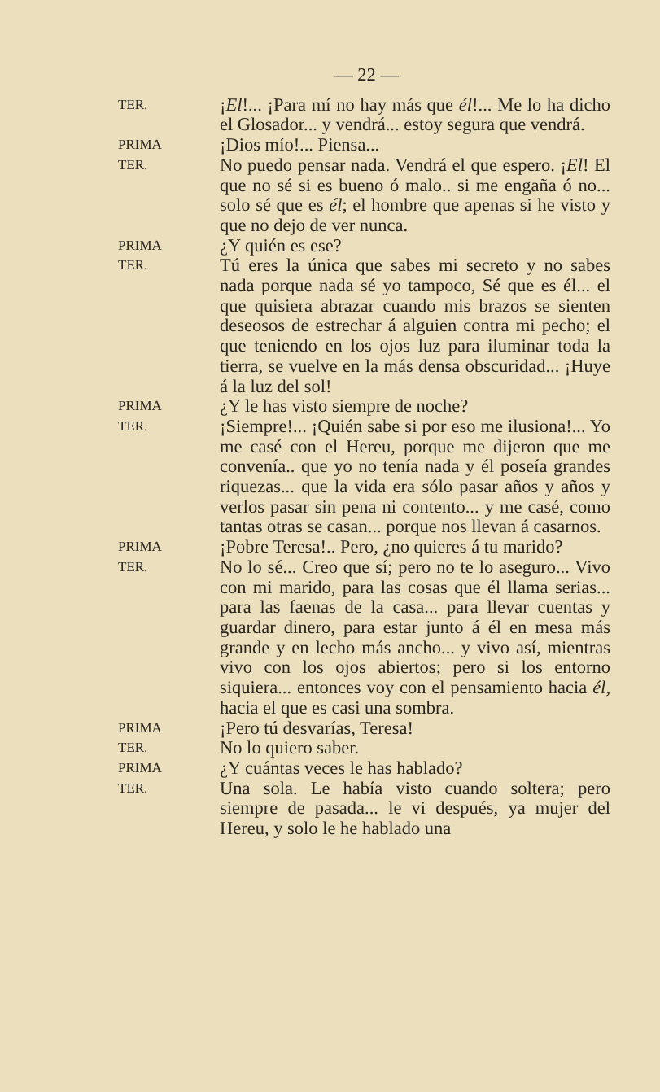— 22 —
TER.
¡El!... ¡Para mí no hay más que él!... Me lo ha dicho el Glosador... y vendrá... estoy segura que vendrá.
PRIMA
¡Dios mío!... Piensa...
TER.
No puedo pensar nada. Vendrá el que espero. ¡El! El que no sé si es bueno ó malo.. si me engaña ó no... solo sé que es él; el hombre que apenas si he visto y que no dejo de ver nunca.
PRIMA
¿Y quién es ese?
TER.
Tú eres la única que sabes mi secreto y no sabes nada porque nada sé yo tampoco, Sé que es él... el que quisiera abrazar cuando mis brazos se sienten deseosos de estrechar á alguien contra mi pecho; el que teniendo en los ojos luz para iluminar toda la tierra, se vuelve en la más densa obscuridad... ¡Huye á la luz del sol!
PRIMA
¿Y le has visto siempre de noche?
TER.
¡Siempre!... ¡Quién sabe si por eso me ilusiona!... Yo me casé con el Hereu, porque me dijeron que me convenía.. que yo no tenía nada y él poseía grandes riquezas... que la vida era sólo pasar años y años y verlos pasar sin pena ni contento... y me casé, como tantas otras se casan... porque nos llevan á casarnos.
PRIMA
¡Pobre Teresa!.. Pero, ¿no quieres á tu marido?
TER.
No lo sé... Creo que sí; pero no te lo aseguro... Vivo con mi marido, para las cosas que él llama serias... para las faenas de la casa... para llevar cuentas y guardar dinero, para estar junto á él en mesa más grande y en lecho más ancho... y vivo así, mientras vivo con los ojos abiertos; pero si los entorno siquiera... entonces voy con el pensamiento hacia él, hacia el que es casi una sombra.
PRIMA
¡Pero tú desvarías, Teresa!
TER.
No lo quiero saber.
PRIMA
¿Y cuántas veces le has hablado?
TER.
Una sola. Le había visto cuando soltera; pero siempre de pasada... le vi después, ya mujer del Hereu, y solo le he hablado una